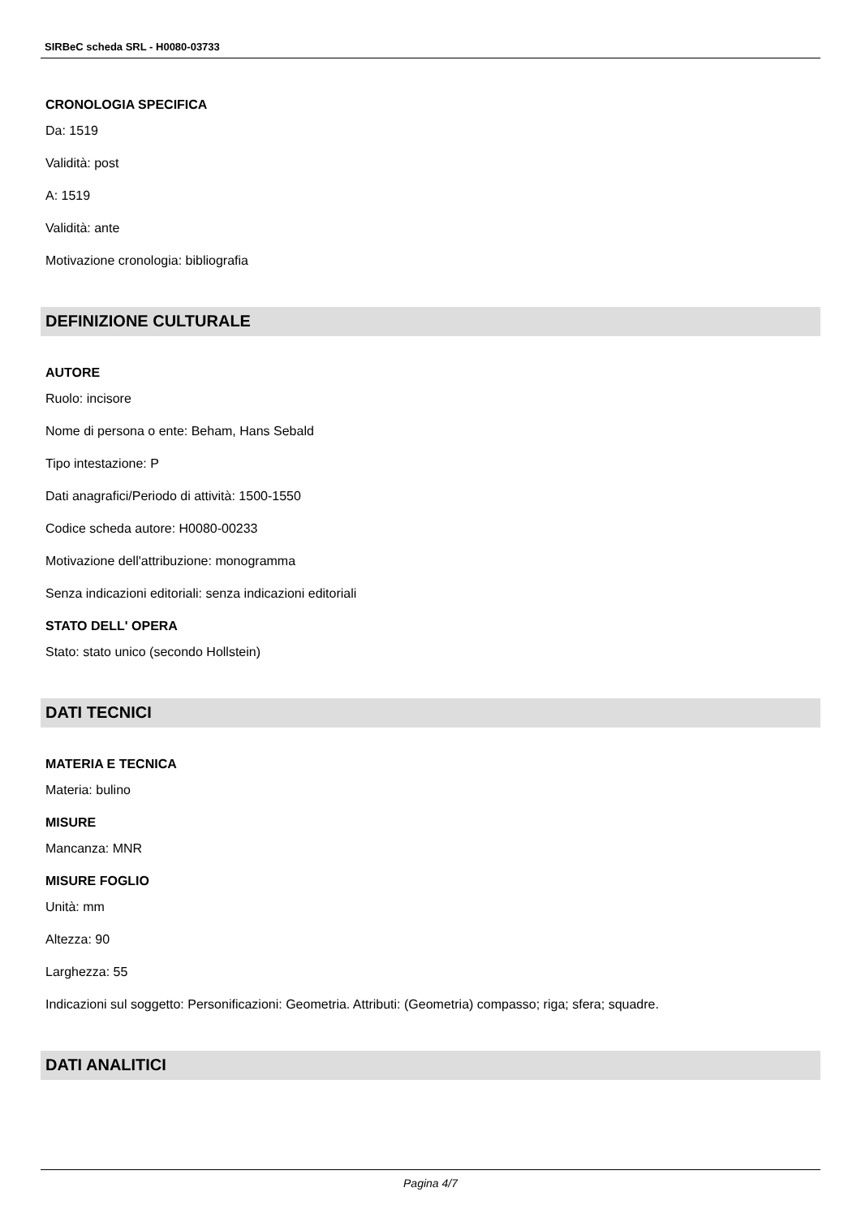SIRBeC scheda SRL - H0080-03733
CRONOLOGIA SPECIFICA
Da: 1519
Validità: post
A: 1519
Validità: ante
Motivazione cronologia: bibliografia
DEFINIZIONE CULTURALE
AUTORE
Ruolo: incisore
Nome di persona o ente: Beham, Hans Sebald
Tipo intestazione: P
Dati anagrafici/Periodo di attività: 1500-1550
Codice scheda autore: H0080-00233
Motivazione dell'attribuzione: monogramma
Senza indicazioni editoriali: senza indicazioni editoriali
STATO DELL' OPERA
Stato: stato unico (secondo Hollstein)
DATI TECNICI
MATERIA E TECNICA
Materia: bulino
MISURE
Mancanza: MNR
MISURE FOGLIO
Unità: mm
Altezza: 90
Larghezza: 55
Indicazioni sul soggetto: Personificazioni: Geometria. Attributi: (Geometria) compasso; riga; sfera; squadre.
DATI ANALITICI
Pagina 4/7